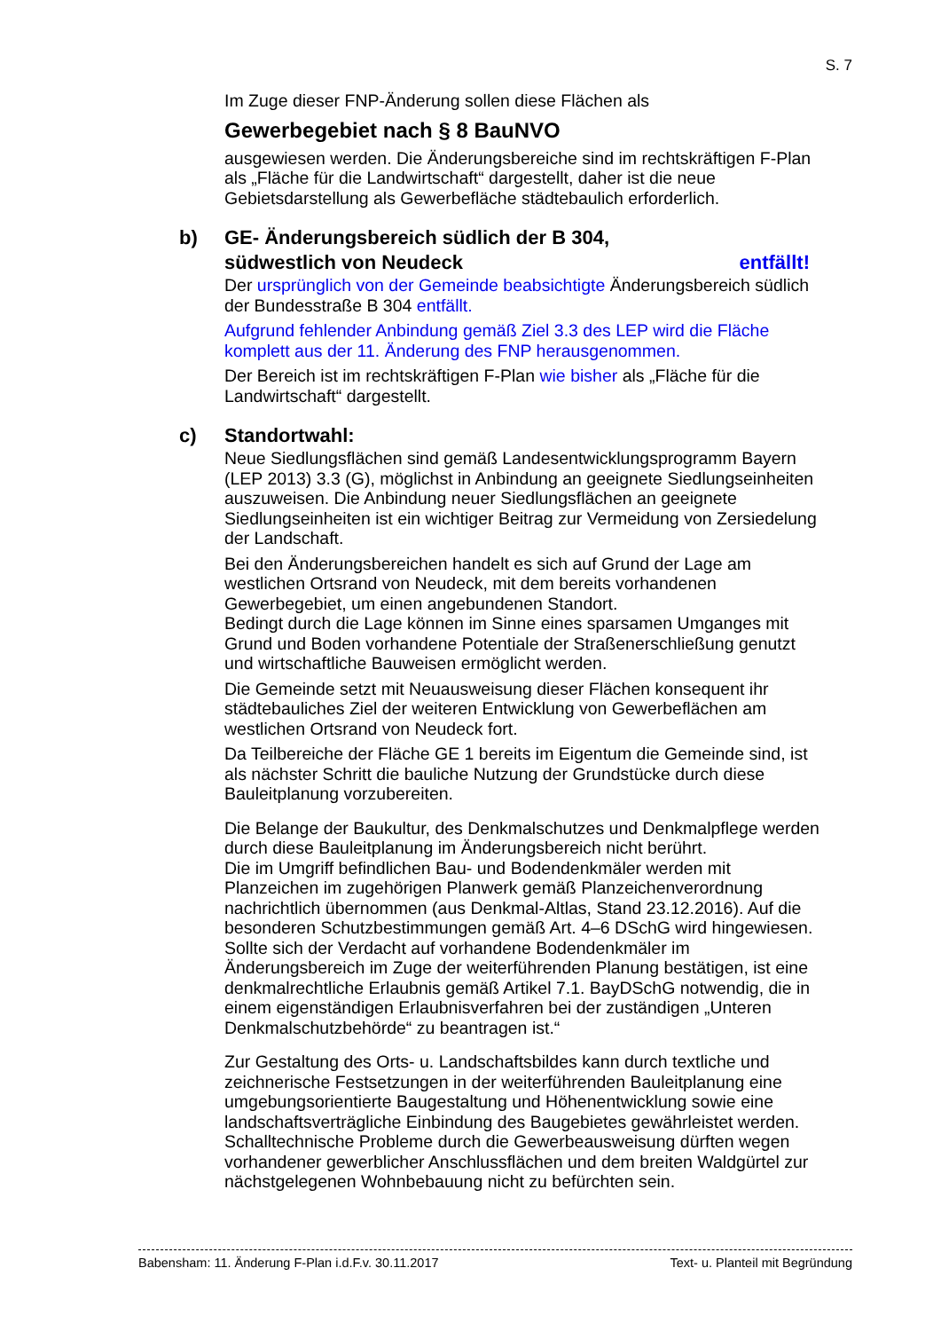S. 7
Im Zuge dieser FNP-Änderung sollen diese Flächen als
Gewerbegebiet nach § 8 BauNVO
ausgewiesen werden. Die Änderungsbereiche sind im rechtskräftigen F-Plan als „Fläche für die Landwirtschaft“ dargestellt, daher ist die neue Gebietsdarstellung als Gewerbefläche städtebaulich erforderlich.
b) GE- Änderungsbereich südlich der B 304,
südwestlich von Neudeck entfällt!
Der ursprünglich von der Gemeinde beabsichtigte Änderungsbereich südlich der Bundesstraße B 304 entfällt.
Aufgrund fehlender Anbindung gemäß Ziel 3.3 des LEP wird die Fläche komplett aus der 11. Änderung des FNP herausgenommen.
Der Bereich ist im rechtskräftigen F-Plan wie bisher als „Fläche für die Landwirtschaft“ dargestellt.
c) Standortwahl:
Neue Siedlungsflächen sind gemäß Landesentwicklungsprogramm Bayern (LEP 2013) 3.3 (G), möglichst in Anbindung an geeignete Siedlungseinheiten auszuweisen. Die Anbindung neuer Siedlungsflächen an geeignete Siedlungseinheiten ist ein wichtiger Beitrag zur Vermeidung von Zersiedelung der Landschaft.
Bei den Änderungsbereichen handelt es sich auf Grund der Lage am westlichen Ortsrand von Neudeck, mit dem bereits vorhandenen Gewerbegebiet, um einen angebundenen Standort.
Bedingt durch die Lage können im Sinne eines sparsamen Umganges mit Grund und Boden vorhandene Potentiale der Straßenerschließung genutzt und wirtschaftliche Bauweisen ermöglicht werden.
Die Gemeinde setzt mit Neuausweisung dieser Flächen konsequent ihr städtebauliches Ziel der weiteren Entwicklung von Gewerbeflächen am westlichen Ortsrand von Neudeck fort.
Da Teilbereiche der Fläche GE 1 bereits im Eigentum die Gemeinde sind, ist als nächster Schritt die bauliche Nutzung der Grundstücke durch diese Bauleitplanung vorzubereiten.
Die Belange der Baukultur, des Denkmalschutzes und Denkmalpflege werden durch diese Bauleitplanung im Änderungsbereich nicht berührt.
Die im Umgriff befindlichen Bau- und Bodendenkmäler werden mit Planzeichen im zugehörigen Planwerk gemäß Planzeichenverordnung nachrichtlich übernommen (aus Denkmal-Altlas, Stand 23.12.2016). Auf die besonderen Schutzbestimmungen gemäß Art. 4–6 DSchG wird hingewiesen.
Sollte sich der Verdacht auf vorhandene Bodendenkmäler im Änderungsbereich im Zuge der weiterführenden Planung bestätigen, ist eine denkmalrechtliche Erlaubnis gemäß Artikel 7.1. BayDSchG notwendig, die in einem eigenständigen Erlaubnisverfahren bei der zuständigen „Unteren Denkmalschutzbehörde“ zu beantragen ist.“
Zur Gestaltung des Orts- u. Landschaftsbildes kann durch textliche und zeichnerische Festsetzungen in der weiterführenden Bauleitplanung eine umgebungsorientierte Baugestaltung und Höhenentwicklung sowie eine landschaftsverträgliche Einbindung des Baugebietes gewährleistet werden.
Schalltechnische Probleme durch die Gewerbeausweisung dürften wegen vorhandener gewerblicher Anschlussflächen und dem breiten Waldgürtel zur nächstgelegenen Wohnbebauung nicht zu befürchten sein.
Babensham: 11. Änderung F-Plan i.d.F.v. 30.11.2017 Text- u. Planteil mit Begründung